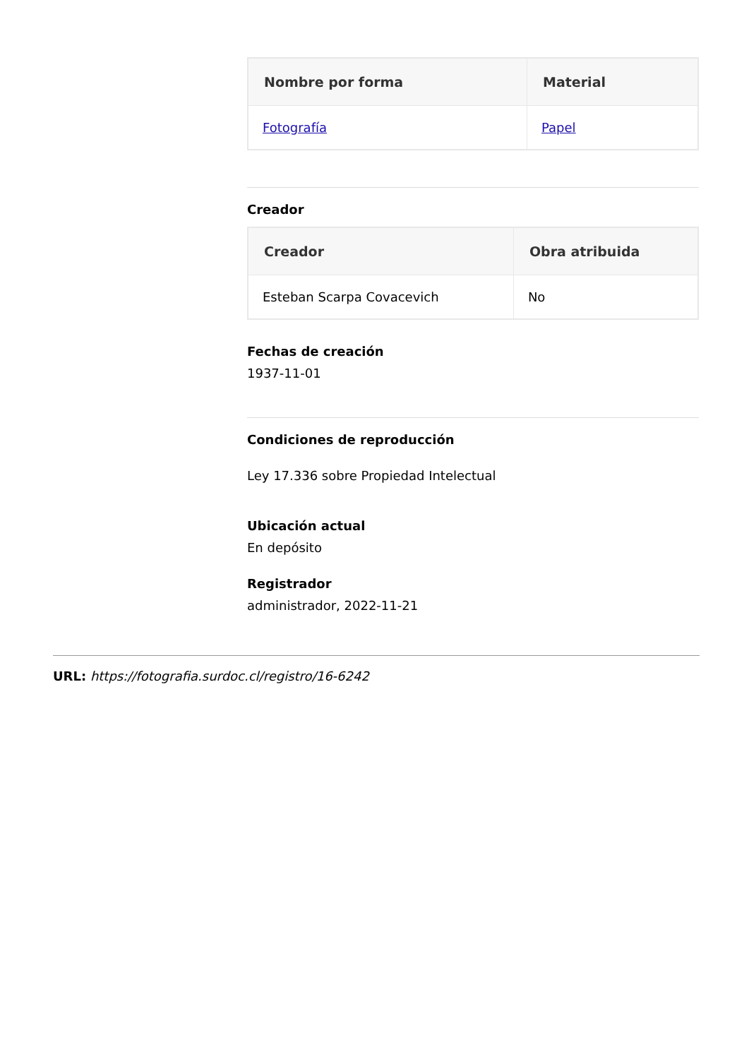| Nombre por forma | Material |
| --- | --- |
| Fotografía | Papel |
Creador
| Creador | Obra atribuida |
| --- | --- |
| Esteban Scarpa Covacevich | No |
Fechas de creación
1937-11-01
Condiciones de reproducción
Ley 17.336 sobre Propiedad Intelectual
Ubicación actual
En depósito
Registrador
administrador, 2022-11-21
URL: https://fotografia.surdoc.cl/registro/16-6242